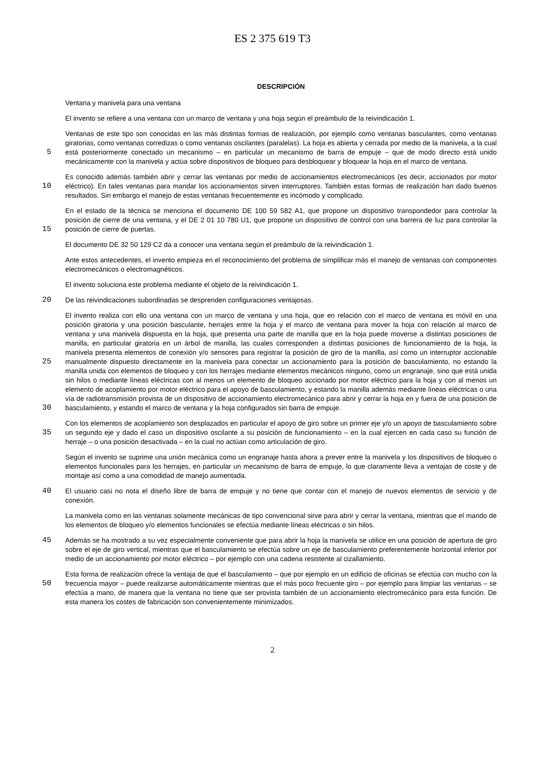ES 2 375 619 T3
DESCRIPCIÓN
Ventana y manivela para una ventana
El invento se refiere a una ventana con un marco de ventana y una hoja según el preámbulo de la reivindicación 1.
5
Ventanas de este tipo son conocidas en las más distintas formas de realización, por ejemplo como ventanas basculantes, como ventanas giratorias, como ventanas corredizas o como ventanas oscilantes (paralelas). La hoja es abierta y cerrada por medio de la manivela, a la cual está posteriormente conectado un mecanismo – en particular un mecanismo de barra de empuje – que de modo directo está unido mecánicamente con la manivela y actúa sobre dispositivos de bloqueo para desbloquear y bloquear la hoja en el marco de ventana.
10
Es conocido además también abrir y cerrar las ventanas por medio de accionamientos electromecánicos (es decir, accionados por motor eléctrico). En tales ventanas para mandar los accionamientos sirven interruptores. También estas formas de realización han dado buenos resultados. Sin embargo el manejo de estas ventanas frecuentemente es incómodo y complicado.
15
En el estado de la técnica se menciona el documento DE 100 59 582 A1, que propone un dispositivo transpondedor para controlar la posición de cierre de una ventana, y el DE 2 01 10 780 U1, que propone un dispositivo de control con una barrera de luz para controlar la posición de cierre de puertas.
El documento DE 32 50 129 C2 da a conocer una ventana según el preámbulo de la reivindicación 1.
Ante estos antecedentes, el invento empieza en el reconocimiento del problema de simplificar más el manejo de ventanas con componentes electromecánicos o electromagnéticos.
El invento soluciona este problema mediante el objeto de la reivindicación 1.
20
De las reivindicaciones subordinadas se desprenden configuraciones ventajosas.
25 30
El invento realiza con ello una ventana con un marco de ventana y una hoja, que en relación con el marco de ventana es móvil en una posición giratoria y una posición basculante, herrajes entre la hoja y el marco de ventana para mover la hoja con relación al marco de ventana y una manivela dispuesta en la hoja, que presenta una parte de manilla que en la hoja puede moverse a distintas posiciones de manilla, en particular giratoria en un árbol de manilla, las cuales corresponden a distintas posiciones de funcionamiento de la hoja, la manivela presenta elementos de conexión y/o sensores para registrar la posición de giro de la manilla, así como un interruptor accionable manualmente dispuesto directamente en la manivela para conectar un accionamiento para la posición de basculamiento, no estando la manilla unida con elementos de bloqueo y con los herrajes mediante elementos mecánicos ninguno, como un engranaje, sino que está unida sin hilos o mediante líneas eléctricas con al menos un elemento de bloqueo accionado por motor eléctrico para la hoja y con al menos un elemento de acoplamiento por motor eléctrico para el apoyo de basculamiento, y estando la manilla además mediante líneas eléctricas o una vía de radiotransmisión provista de un dispositivo de accionamiento electromecánico para abrir y cerrar la hoja en y fuera de una posición de basculamiento, y estando el marco de ventana y la hoja configurados sin barra de empuje.
35
Con los elementos de acoplamiento son desplazados en particular el apoyo de giro sobre un primer eje y/o un apoyo de basculamiento sobre un segundo eje y dado el caso un dispositivo oscilante a su posición de funcionamiento – en la cual ejercen en cada caso su función de herraje – o una posición desactivada – en la cual no actúan como articulación de giro.
Según el invento se suprime una unión mecánica como un engranaje hasta ahora a prever entre la manivela y los dispositivos de bloqueo o elementos funcionales para los herrajes, en particular un mecanismo de barra de empuje, lo que claramente lleva a ventajas de coste y de montaje así como a una comodidad de manejo aumentada.
40
El usuario casi no nota el diseño libre de barra de empuje y no tiene que contar con el manejo de nuevos elementos de servicio y de conexión.
La manivela como en las ventanas solamente mecánicas de tipo convencional sirve para abrir y cerrar la ventana, mientras que el mando de los elementos de bloqueo y/o elementos funcionales se efectúa mediante líneas eléctricas o sin hilos.
45
Además se ha mostrado a su vez especialmente conveniente que para abrir la hoja la manivela se utilice en una posición de apertura de giro sobre el eje de giro vertical, mientras que el basculamiento se efectúa sobre un eje de basculamiento preferentemente horizontal inferior por medio de un accionamiento por motor eléctrico – por ejemplo con una cadena resistente al cizallamiento.
50
Esta forma de realización ofrece la ventaja de que el basculamiento – que por ejemplo en un edificio de oficinas se efectúa con mucho con la frecuencia mayor – puede realizarse automáticamente mientras que el más poco frecuente giro – por ejemplo para limpiar las ventanas – se efectúa a mano, de manera que la ventana no tiene que ser provista también de un accionamiento electromecánico para esta función. De esta manera los costes de fabricación son convenientemente minimizados.
2